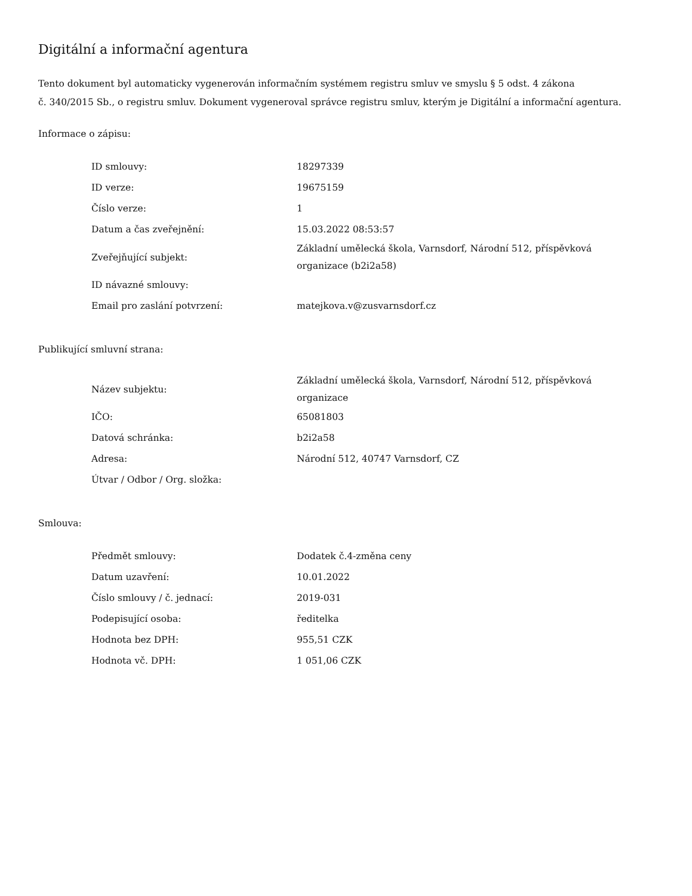Digitální a informační agentura
Tento dokument byl automaticky vygenerován informačním systémem registru smluv ve smyslu § 5 odst. 4 zákona
č. 340/2015 Sb., o registru smluv. Dokument vygeneroval správce registru smluv, kterým je Digitální a informační agentura.
Informace o zápisu:
| ID smlouvy: | 18297339 |
| ID verze: | 19675159 |
| Číslo verze: | 1 |
| Datum a čas zveřejnění: | 15.03.2022 08:53:57 |
| Zveřejňující subjekt: | Základní umělecká škola, Varnsdorf, Národní 512, příspěvková organizace (b2i2a58) |
| ID návazné smlouvy: | |
| Email pro zaslání potvrzení: | matejkova.v@zusvarnsdorf.cz |
Publikující smluvní strana:
| Název subjektu: | Základní umělecká škola, Varnsdorf, Národní 512, příspěvková organizace |
| IČO: | 65081803 |
| Datová schránka: | b2i2a58 |
| Adresa: | Národní 512, 40747 Varnsdorf, CZ |
| Útvar / Odbor / Org. složka: | |
Smlouva:
| Předmět smlouvy: | Dodatek č.4-změna ceny |
| Datum uzavření: | 10.01.2022 |
| Číslo smlouvy / č. jednací: | 2019-031 |
| Podepisující osoba: | ředitelka |
| Hodnota bez DPH: | 955,51 CZK |
| Hodnota vč. DPH: | 1 051,06 CZK |